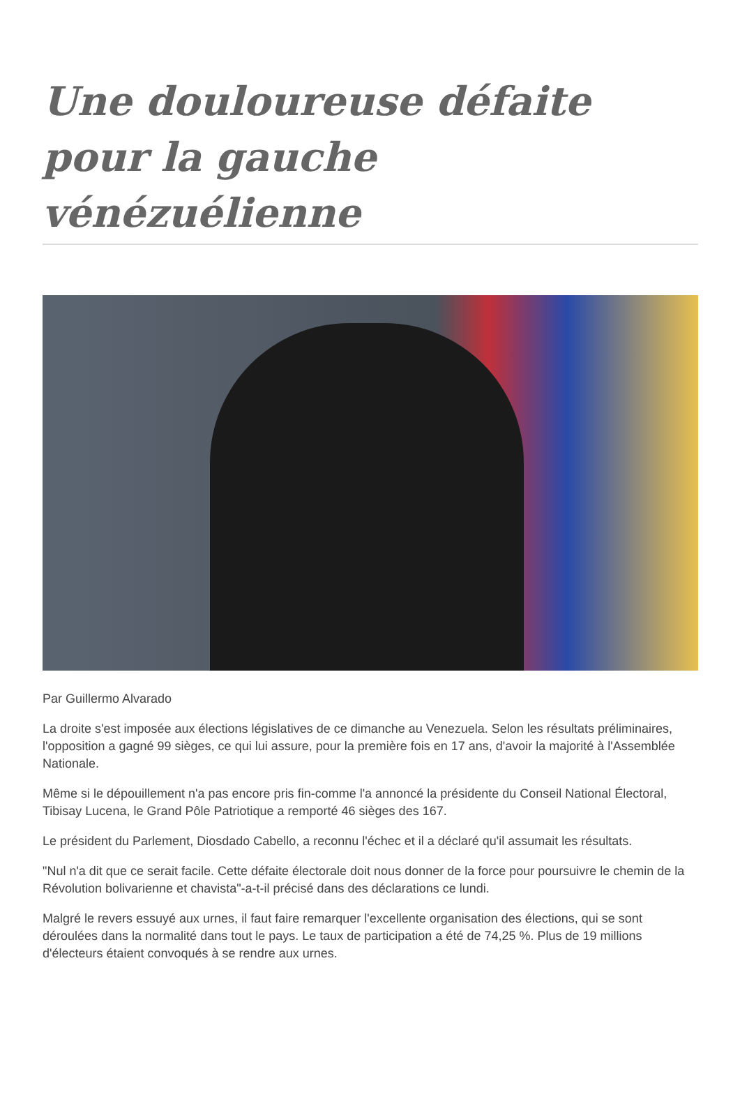Une douloureuse défaite pour la gauche vénézuélienne
Par Guillermo Alvarado
La droite s'est imposée aux élections législatives de ce dimanche au Venezuela. Selon les résultats préliminaires, l'opposition a gagné 99 sièges, ce qui lui assure, pour la première fois en 17 ans, d'avoir la majorité à l'Assemblée Nationale.
Même si le dépouillement n'a pas encore pris fin-comme l'a annoncé la présidente du Conseil National Électoral, Tibisay Lucena, le Grand Pôle Patriotique a remporté 46 sièges des 167.
Le président du Parlement, Diosdado Cabello, a reconnu l'échec et il a déclaré qu'il assumait les résultats.
"Nul n'a dit que ce serait facile. Cette défaite électorale doit nous donner de la force pour poursuivre le chemin de la Révolution bolivarienne et chavista"-a-t-il précisé dans des déclarations ce lundi.
Malgré le revers essuyé aux urnes, il faut faire remarquer l'excellente organisation des élections, qui se sont déroulées dans la normalité dans tout le pays. Le taux de participation a été de 74,25 %. Plus de 19 millions d'électeurs étaient convoqués à se rendre aux urnes.